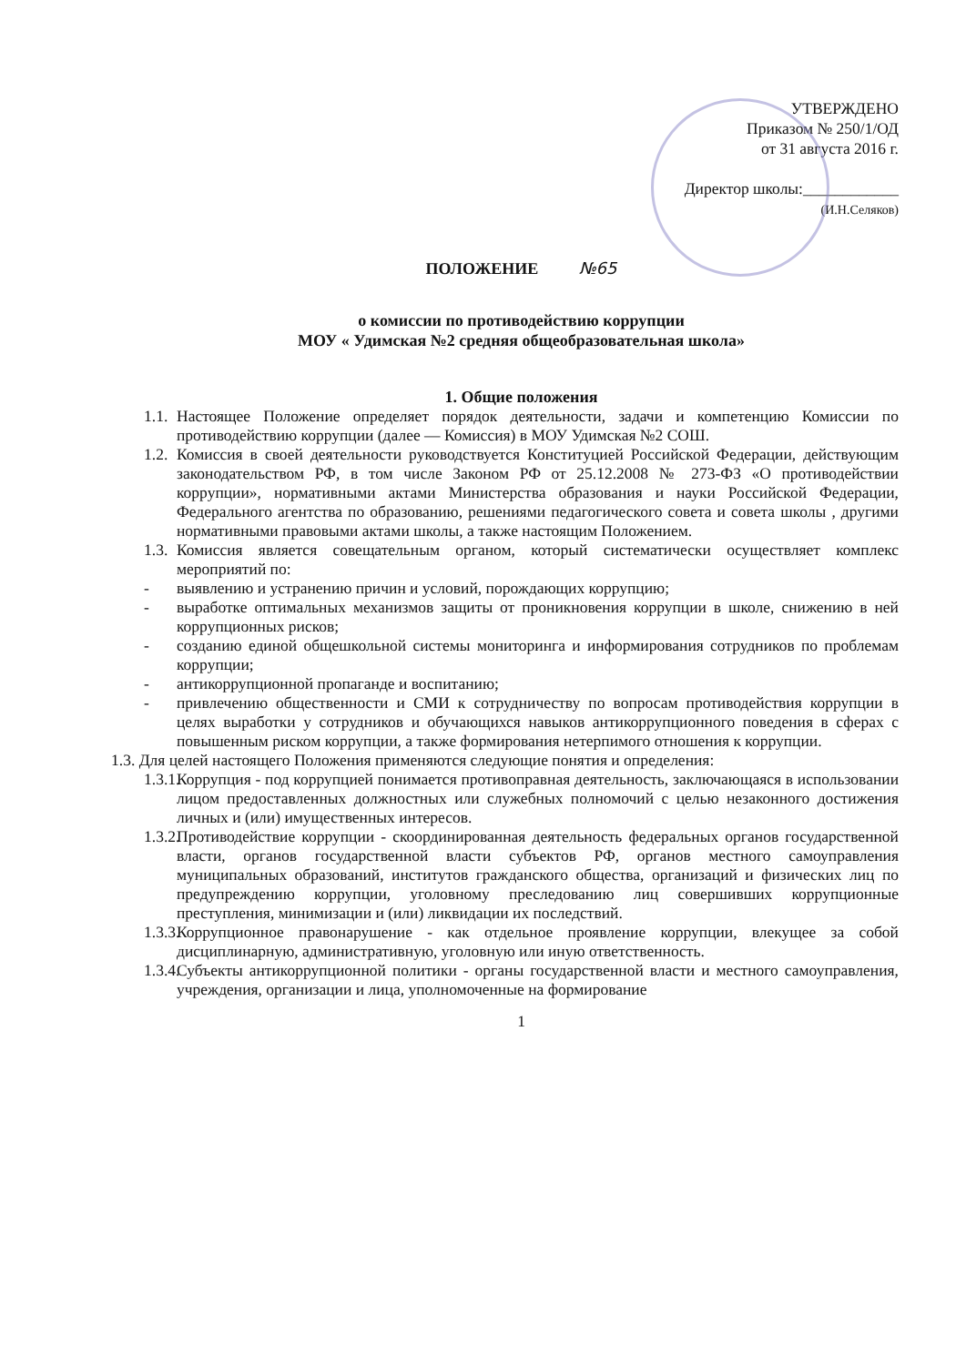УТВЕРЖДЕНО
Приказом № 250/1/ОД
от 31 августа 2016 г.
Директор школы:____________
(И.Н.Селяков)
ПОЛОЖЕНИЕ №65
о комиссии по противодействию коррупции
МОУ « Удимская №2 средняя общеобразовательная школа»
1. Общие положения
1.1.
Настоящее Положение определяет порядок деятельности, задачи и компетенцию Комиссии по противодействию коррупции (далее — Комиссия) в МОУ Удимская №2 СОШ.
1.2.
Комиссия в своей деятельности руководствуется Конституцией Российской Федерации, действующим законодательством РФ, в том числе Законом РФ от 25.12.2008 № 273-ФЗ «О противодействии коррупции», нормативными актами Министерства образования и науки Российской Федерации, Федерального агентства по образованию, решениями педагогического совета и совета школы , другими нормативными правовыми актами школы, а также настоящим Положением.
1.3.
Комиссия является совещательным органом, который систематически осуществляет комплекс мероприятий по:
- выявлению и устранению причин и условий, порождающих коррупцию;
- выработке оптимальных механизмов защиты от проникновения коррупции в школе, снижению в ней коррупционных рисков;
- созданию единой общешкольной системы мониторинга и информирования сотрудников по проблемам коррупции;
- антикоррупционной пропаганде и воспитанию;
- привлечению общественности и СМИ к сотрудничеству по вопросам противодействия коррупции в целях выработки у сотрудников и обучающихся навыков антикоррупционного поведения в сферах с повышенным риском коррупции, а также формирования нетерпимого отношения к коррупции.
1.3. Для целей настоящего Положения применяются следующие понятия и определения:
1.3.1.
Коррупция - под коррупцией понимается противоправная деятельность, заключающаяся в использовании лицом предоставленных должностных или служебных полномочий с целью незаконного достижения личных и (или) имущественных интересов.
1.3.2.
Противодействие коррупции - скоординированная деятельность федеральных органов государственной власти, органов государственной власти субъектов РФ, органов местного самоуправления муниципальных образований, институтов гражданского общества, организаций и физических лиц по предупреждению коррупции, уголовному преследованию лиц совершивших коррупционные преступления, минимизации и (или) ликвидации их последствий.
1.3.3.
Коррупционное правонарушение - как отдельное проявление коррупции, влекущее за собой дисциплинарную, административную, уголовную или иную ответственность.
1.3.4.
Субъекты антикоррупционной политики - органы государственной власти и местного самоуправления, учреждения, организации и лица, уполномоченные на формирование
1